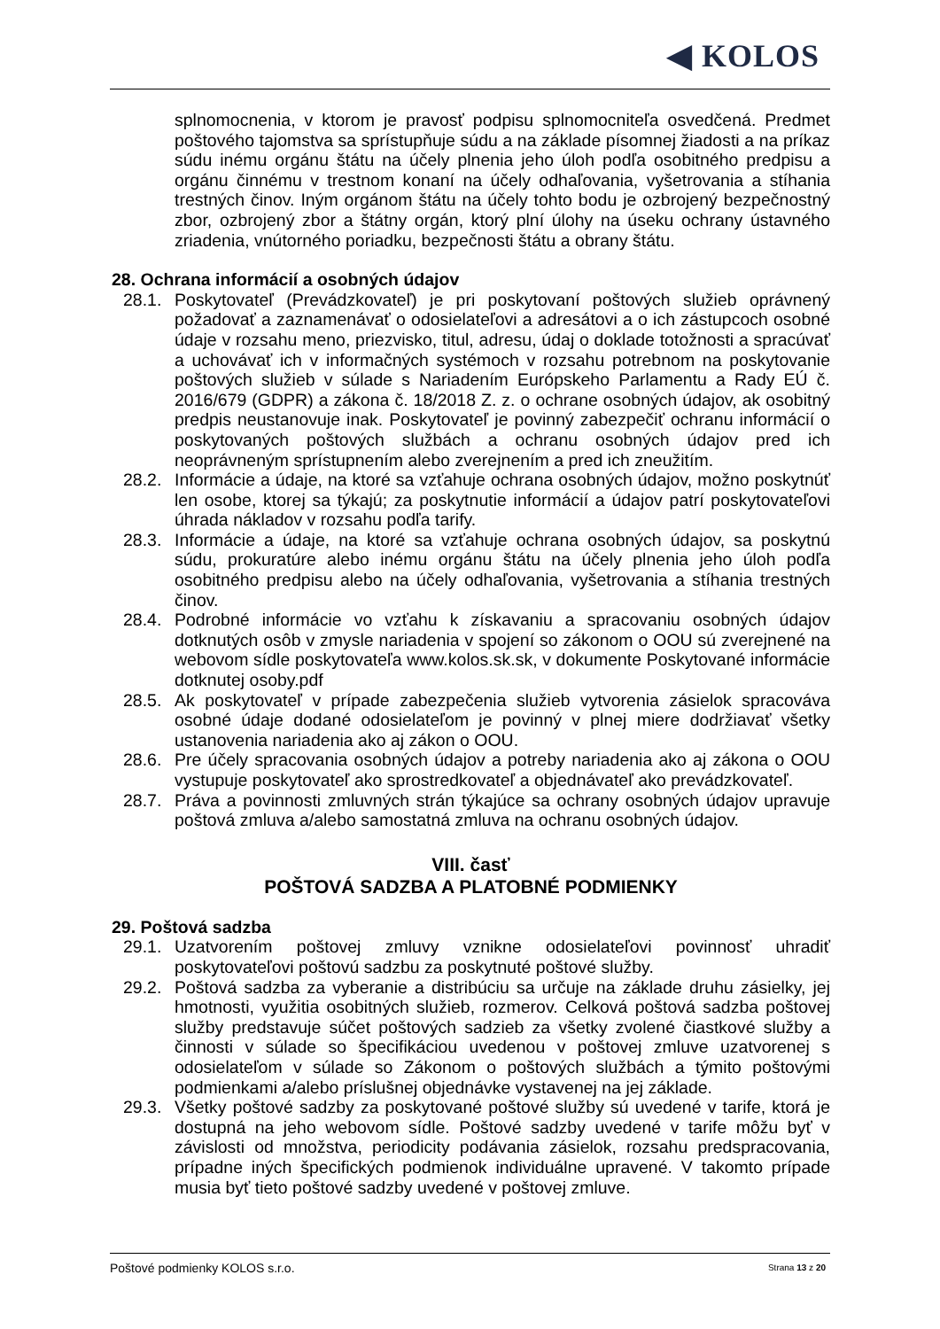◀ KOLOS
splnomocnenia, v ktorom je pravosť podpisu splnomocniteľa osvedčená. Predmet poštového tajomstva sa sprístupňuje súdu a na základe písomnej žiadosti a na príkaz súdu inému orgánu štátu na účely plnenia jeho úloh podľa osobitného predpisu a orgánu činnému v trestnom konaní na účely odhaľovania, vyšetrovania a stíhania trestných činov. Iným orgánom štátu na účely tohto bodu je ozbrojený bezpečnostný zbor, ozbrojený zbor a štátny orgán, ktorý plní úlohy na úseku ochrany ústavného zriadenia, vnútorného poriadku, bezpečnosti štátu a obrany štátu.
28. Ochrana informácií a osobných údajov
28.1. Poskytovateľ (Prevádzkovateľ) je pri poskytovaní poštových služieb oprávnený požadovať a zaznamenávať o odosielateľovi a adresátovi a o ich zástupcoch osobné údaje v rozsahu meno, priezvisko, titul, adresu, údaj o doklade totožnosti a spracúvať a uchovávať ich v informačných systémoch v rozsahu potrebnom na poskytovanie poštových služieb v súlade s Nariadením Európskeho Parlamentu a Rady EÚ č. 2016/679 (GDPR) a zákona č. 18/2018 Z. z. o ochrane osobných údajov, ak osobitný predpis neustanovuje inak. Poskytovateľ je povinný zabezpečiť ochranu informácií o poskytovaných poštových službách a ochranu osobných údajov pred ich neoprávneným sprístupnením alebo zverejnením a pred ich zneužitím.
28.2. Informácie a údaje, na ktoré sa vzťahuje ochrana osobných údajov, možno poskytnúť len osobe, ktorej sa týkajú; za poskytnutie informácií a údajov patrí poskytovateľovi úhrada nákladov v rozsahu podľa tarify.
28.3. Informácie a údaje, na ktoré sa vzťahuje ochrana osobných údajov, sa poskytnú súdu, prokuratúre alebo inému orgánu štátu na účely plnenia jeho úloh podľa osobitného predpisu alebo na účely odhaľovania, vyšetrovania a stíhania trestných činov.
28.4. Podrobné informácie vo vzťahu k získavaniu a spracovaniu osobných údajov dotknutých osôb v zmysle nariadenia v spojení so zákonom o OOU sú zverejnené na webovom sídle poskytovateľa www.kolos.sk.sk, v dokumente Poskytované informácie dotknutej osoby.pdf
28.5. Ak poskytovateľ v prípade zabezpečenia služieb vytvorenia zásielok spracováva osobné údaje dodané odosielateľom je povinný v plnej miere dodržiavať všetky ustanovenia nariadenia ako aj zákon o OOU.
28.6. Pre účely spracovania osobných údajov a potreby nariadenia ako aj zákona o OOU vystupuje poskytovateľ ako sprostredkovateľ a objednávateľ ako prevádzkovateľ.
28.7. Práva a povinnosti zmluvných strán týkajúce sa ochrany osobných údajov upravuje poštová zmluva a/alebo samostatná zmluva na ochranu osobných údajov.
VIII. časť
POŠTOVÁ SADZBA A PLATOBNÉ PODMIENKY
29. Poštová sadzba
29.1. Uzatvorením poštovej zmluvy vznikne odosielateľovi povinnosť uhradiť poskytovateľovi poštovú sadzbu za poskytnuté poštové služby.
29.2. Poštová sadzba za vyberanie a distribúciu sa určuje na základe druhu zásielky, jej hmotnosti, využitia osobitných služieb, rozmerov. Celková poštová sadzba poštovej služby predstavuje súčet poštových sadzieb za všetky zvolené čiastkové služby a činnosti v súlade so špecifikáciou uvedenou v poštovej zmluve uzatvorenej s odosielateľom v súlade so Zákonom o poštových službách a týmito poštovými podmienkami a/alebo príslušnej objednávke vystavenej na jej základe.
29.3. Všetky poštové sadzby za poskytované poštové služby sú uvedené v tarife, ktorá je dostupná na jeho webovom sídle. Poštové sadzby uvedené v tarife môžu byť v závislosti od množstva, periodicity podávania zásielok, rozsahu predspracovania, prípadne iných špecifických podmienok individuálne upravené. V takomto prípade musia byť tieto poštové sadzby uvedené v poštovej zmluve.
Poštové podmienky KOLOS s.r.o. Strana 13 z 20